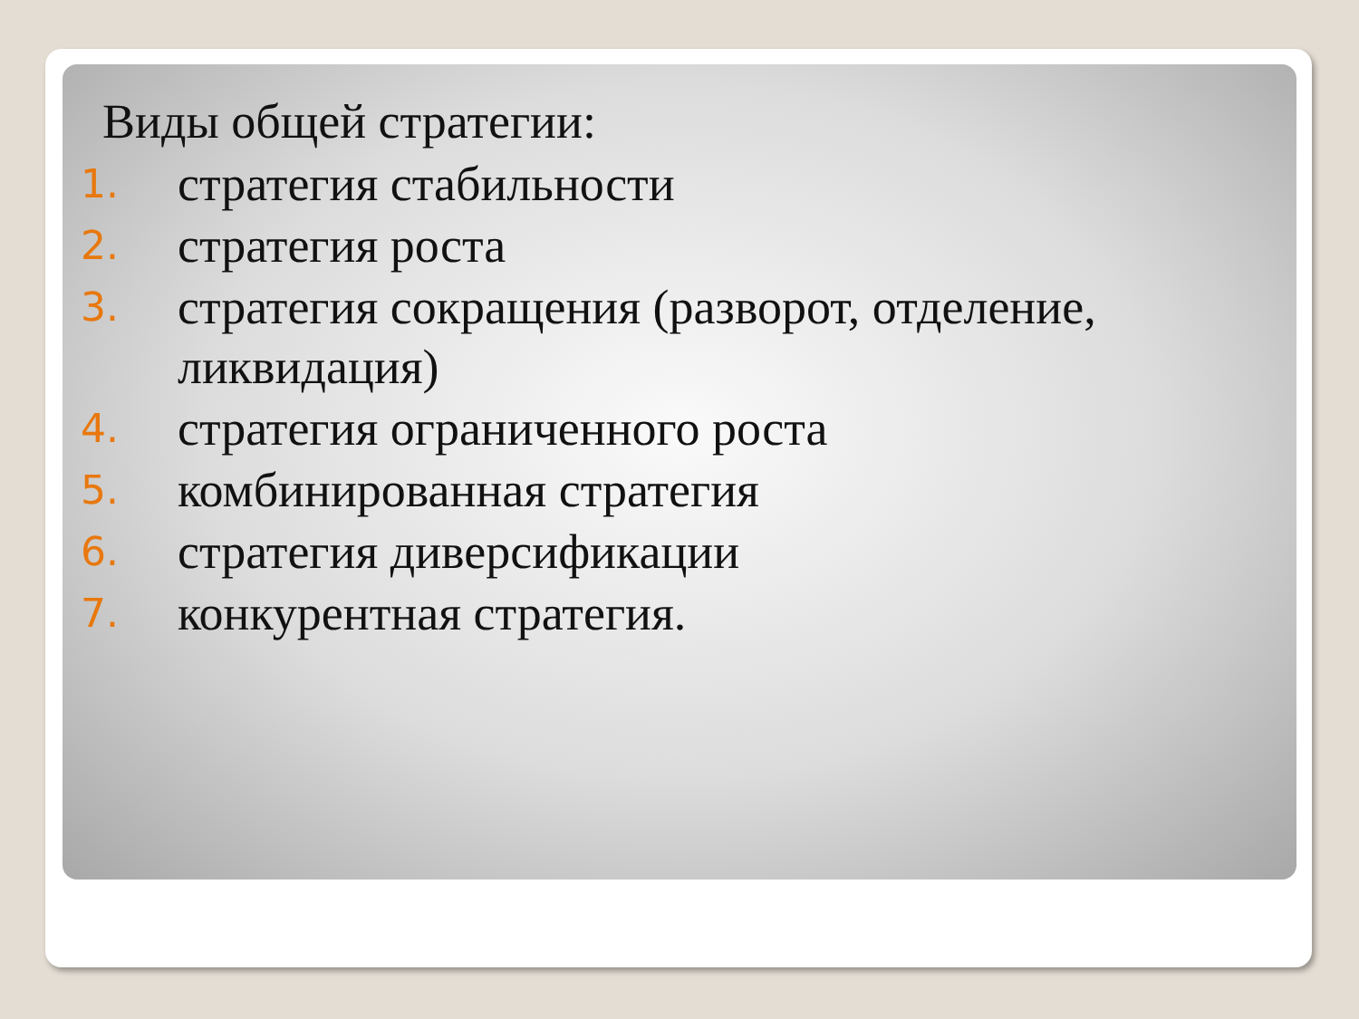Виды общей стратегии:
1. стратегия стабильности
2. стратегия роста
3. стратегия сокращения (разворот, отделение, ликвидация)
4. стратегия ограниченного роста
5. комбинированная стратегия
6. стратегия диверсификации
7. конкурентная стратегия.